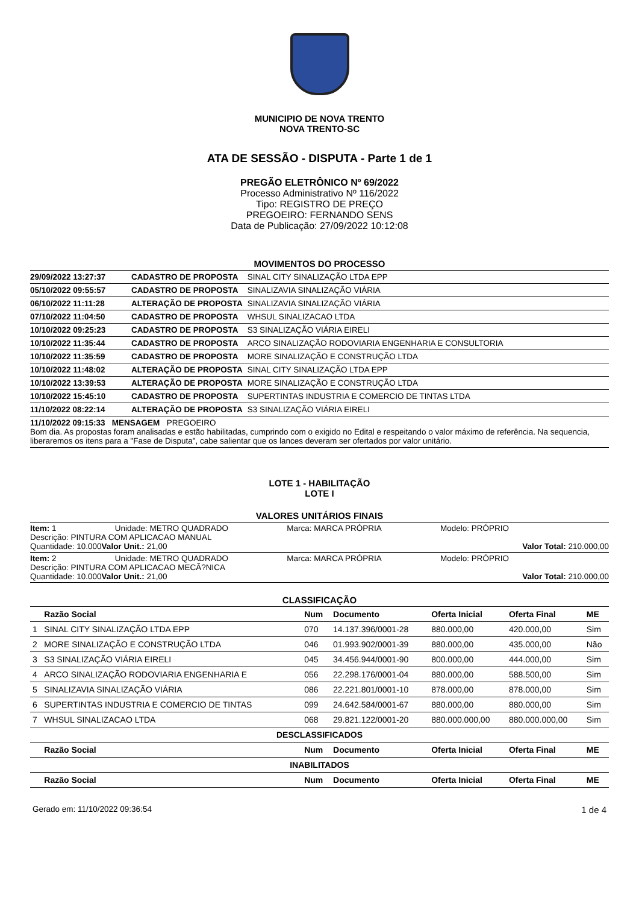MUNICIPIO DE NOVA TRENTO
NOVA TRENTO-SC
ATA DE SESSÃO - DISPUTA - Parte 1 de 1
PREGÃO ELETRÔNICO Nº 69/2022
Processo Administrativo Nº 116/2022
Tipo: REGISTRO DE PREÇO
PREGOEIRO: FERNANDO SENS
Data de Publicação: 27/09/2022 10:12:08
MOVIMENTOS DO PROCESSO
| 29/09/2022 13:27:37 | CADASTRO DE PROPOSTA | SINAL CITY SINALIZAÇÃO LTDA EPP |
| 05/10/2022 09:55:57 | CADASTRO DE PROPOSTA | SINALIZAVIA SINALIZAÇÃO VIÁRIA |
| 06/10/2022 11:11:28 | ALTERAÇÃO DE PROPOSTA | SINALIZAVIA SINALIZAÇÃO VIÁRIA |
| 07/10/2022 11:04:50 | CADASTRO DE PROPOSTA | WHSUL SINALIZACAO LTDA |
| 10/10/2022 09:25:23 | CADASTRO DE PROPOSTA | S3 SINALIZAÇÃO VIÁRIA EIRELI |
| 10/10/2022 11:35:44 | CADASTRO DE PROPOSTA | ARCO SINALIZAÇÃO RODOVIARIA ENGENHARIA E CONSULTORIA |
| 10/10/2022 11:35:59 | CADASTRO DE PROPOSTA | MORE SINALIZAÇÃO E CONSTRUÇÃO LTDA |
| 10/10/2022 11:48:02 | ALTERAÇÃO DE PROPOSTA | SINAL CITY SINALIZAÇÃO LTDA EPP |
| 10/10/2022 13:39:53 | ALTERAÇÃO DE PROPOSTA | MORE SINALIZAÇÃO E CONSTRUÇÃO LTDA |
| 10/10/2022 15:45:10 | CADASTRO DE PROPOSTA | SUPERTINTAS INDUSTRIA E COMERCIO DE TINTAS LTDA |
| 11/10/2022 08:22:14 | ALTERAÇÃO DE PROPOSTA | S3 SINALIZAÇÃO VIÁRIA EIRELI |
11/10/2022 09:15:33 MENSAGEM PREGOEIRO
Bom dia. As propostas foram analisadas e estão habilitadas, cumprindo com o exigido no Edital e respeitando o valor máximo de referência. Na sequencia, liberaremos os itens para a "Fase de Disputa", cabe salientar que os lances deveram ser ofertados por valor unitário.
LOTE 1 - HABILITAÇÃO
LOTE I
VALORES UNITÁRIOS FINAIS
Item: 1 Unidade: METRO QUADRADO Marca: MARCA PRÓPRIA Modelo: PRÓPRIO
Descrição: PINTURA COM APLICACAO MANUAL
Quantidade: 10.000 Valor Unit.: 21,00 Valor Total: 210.000,00
Item: 2 Unidade: METRO QUADRADO Marca: MARCA PRÓPRIA Modelo: PRÓPRIO
Descrição: PINTURA COM APLICACAO MECÃ?NICA
Quantidade: 10.000 Valor Unit.: 21,00 Valor Total: 210.000,00
CLASSIFICAÇÃO
| | Razão Social | Num | Documento | Oferta Inicial | Oferta Final | ME |
| --- | --- | --- | --- | --- | --- | --- |
| 1 | SINAL CITY SINALIZAÇÃO LTDA EPP | 070 | 14.137.396/0001-28 | 880.000,00 | 420.000,00 | Sim |
| 2 | MORE SINALIZAÇÃO E CONSTRUÇÃO LTDA | 046 | 01.993.902/0001-39 | 880.000,00 | 435.000,00 | Não |
| 3 | S3 SINALIZAÇÃO VIÁRIA EIRELI | 045 | 34.456.944/0001-90 | 800.000,00 | 444.000,00 | Sim |
| 4 | ARCO SINALIZAÇÃO RODOVIARIA ENGENHARIA E | 056 | 22.298.176/0001-04 | 880.000,00 | 588.500,00 | Sim |
| 5 | SINALIZAVIA SINALIZAÇÃO VIÁRIA | 086 | 22.221.801/0001-10 | 878.000,00 | 878.000,00 | Sim |
| 6 | SUPERTINTAS INDUSTRIA E COMERCIO DE TINTAS | 099 | 24.642.584/0001-67 | 880.000,00 | 880.000,00 | Sim |
| 7 | WHSUL SINALIZACAO LTDA | 068 | 29.821.122/0001-20 | 880.000.000,00 | 880.000.000,00 | Sim |
| DESCLASSIFICADOS | | | | | | |
| | Razão Social | Num | Documento | Oferta Inicial | Oferta Final | ME |
| INABILITADOS | | | | | | |
| | Razão Social | Num | Documento | Oferta Inicial | Oferta Final | ME |
Gerado em: 11/10/2022 09:36:54 1 de 4